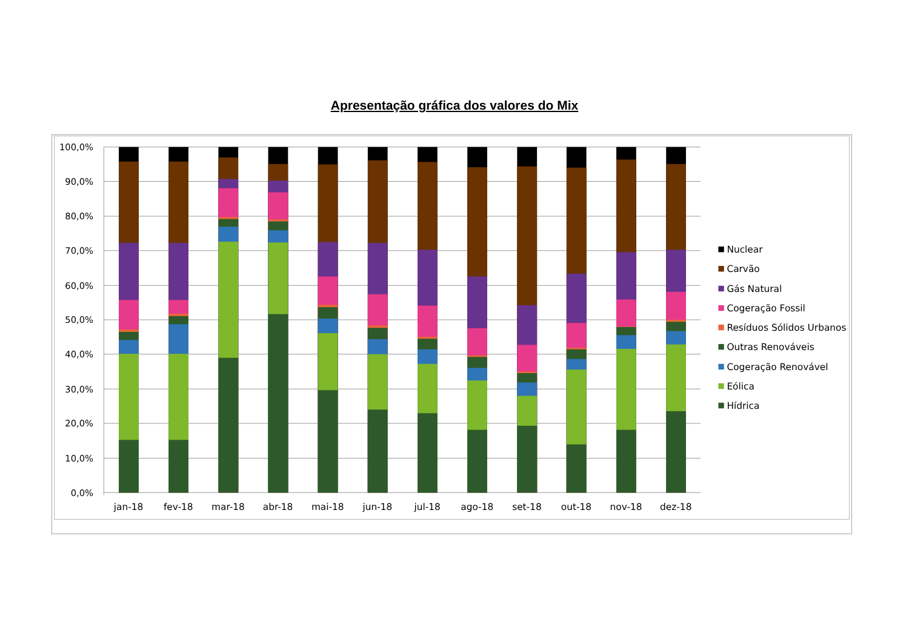Apresentação gráfica dos valores do Mix
100,0%
90,0%
80,0%
70,0%
60,0%
50,0%
40,0%
30,0%
20,0%
10,0%
0,0%
jan-18
fev-18
mar-18
abr-18
mai-18
jun-18
jul-18
ago-18
set-18
out-18
nov-18
dez-18
Nuclear
Carvão
Gás Natural
Cogeração Fossil
Resíduos Sólidos Urbanos
Outras Renováveis
Cogeração Renovável
Eólica
Hídrica